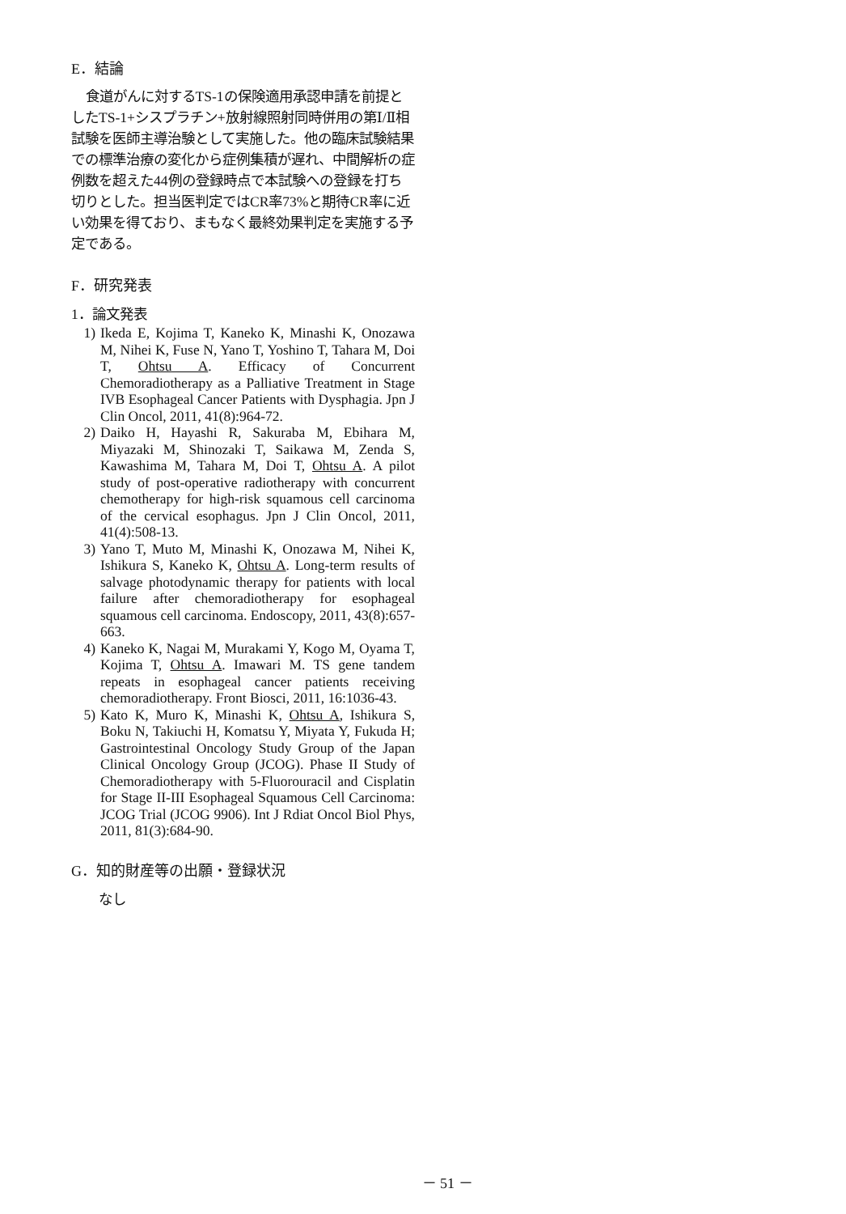E．結論
食道がんに対するTS-1の保険適用承認申請を前提としたTS-1+シスプラチン+放射線照射同時併用の第Ⅰ/Ⅱ相試験を医師主導治験として実施した。他の臨床試験結果での標準治療の変化から症例集積が遅れ、中間解析の症例数を超えた44例の登録時点で本試験への登録を打ち切りとした。担当医判定ではCR率73%と期待CR率に近い効果を得ており、まもなく最終効果判定を実施する予定である。
F．研究発表
1．論文発表
1) Ikeda E, Kojima T, Kaneko K, Minashi K, Onozawa M, Nihei K, Fuse N, Yano T, Yoshino T, Tahara M, Doi T, Ohtsu A. Efficacy of Concurrent Chemoradiotherapy as a Palliative Treatment in Stage IVB Esophageal Cancer Patients with Dysphagia. Jpn J Clin Oncol, 2011, 41(8):964-72.
2) Daiko H, Hayashi R, Sakuraba M, Ebihara M, Miyazaki M, Shinozaki T, Saikawa M, Zenda S, Kawashima M, Tahara M, Doi T, Ohtsu A. A pilot study of post-operative radiotherapy with concurrent chemotherapy for high-risk squamous cell carcinoma of the cervical esophagus. Jpn J Clin Oncol, 2011, 41(4):508-13.
3) Yano T, Muto M, Minashi K, Onozawa M, Nihei K, Ishikura S, Kaneko K, Ohtsu A. Long-term results of salvage photodynamic therapy for patients with local failure after chemoradiotherapy for esophageal squamous cell carcinoma. Endoscopy, 2011, 43(8):657-663.
4) Kaneko K, Nagai M, Murakami Y, Kogo M, Oyama T, Kojima T, Ohtsu A. Imawari M. TS gene tandem repeats in esophageal cancer patients receiving chemoradiotherapy. Front Biosci, 2011, 16:1036-43.
5) Kato K, Muro K, Minashi K, Ohtsu A, Ishikura S, Boku N, Takiuchi H, Komatsu Y, Miyata Y, Fukuda H; Gastrointestinal Oncology Study Group of the Japan Clinical Oncology Group (JCOG). Phase II Study of Chemoradiotherapy with 5-Fluorouracil and Cisplatin for Stage II-III Esophageal Squamous Cell Carcinoma: JCOG Trial (JCOG 9906). Int J Rdiat Oncol Biol Phys, 2011, 81(3):684-90.
G．知的財産等の出願・登録状況
なし
－ 51 －